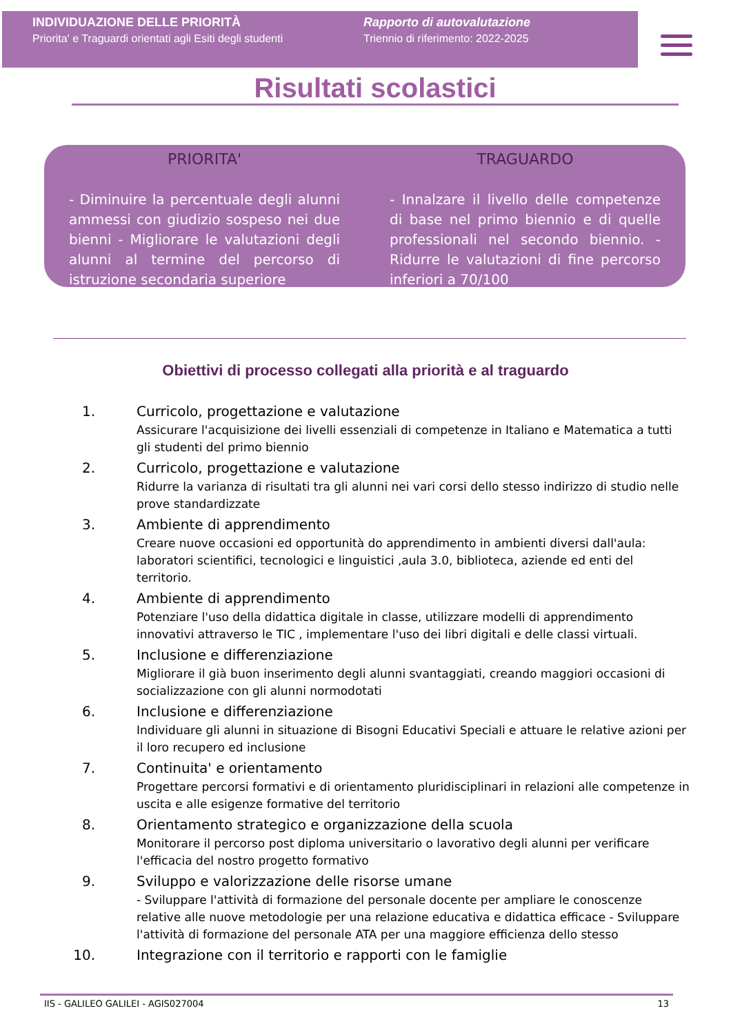INDIVIDUAZIONE DELLE PRIORITÀ
Priorita' e Traguardi orientati agli Esiti degli studenti
Rapporto di autovalutazione
Triennio di riferimento: 2022-2025
Risultati scolastici
PRIORITA'
- Diminuire la percentuale degli alunni ammessi con giudizio sospeso nei due bienni - Migliorare le valutazioni degli alunni al termine del percorso di istruzione secondaria superiore
TRAGUARDO
- Innalzare il livello delle competenze di base nel primo biennio e di quelle professionali nel secondo biennio. - Ridurre le valutazioni di fine percorso inferiori a 70/100
Obiettivi di processo collegati alla priorità e al traguardo
1. Curricolo, progettazione e valutazione
Assicurare l'acquisizione dei livelli essenziali di competenze in Italiano e Matematica a tutti gli studenti del primo biennio
2. Curricolo, progettazione e valutazione
Ridurre la varianza di risultati tra gli alunni nei vari corsi dello stesso indirizzo di studio nelle prove standardizzate
3. Ambiente di apprendimento
Creare nuove occasioni ed opportunità do apprendimento in ambienti diversi dall'aula: laboratori scientifici, tecnologici e linguistici ,aula 3.0, biblioteca, aziende ed enti del territorio.
4. Ambiente di apprendimento
Potenziare l'uso della didattica digitale in classe, utilizzare modelli di apprendimento innovativi attraverso le TIC , implementare l'uso dei libri digitali e delle classi virtuali.
5. Inclusione e differenziazione
Migliorare il già buon inserimento degli alunni svantaggiati, creando maggiori occasioni di socializzazione con gli alunni normodotati
6. Inclusione e differenziazione
Individuare gli alunni in situazione di Bisogni Educativi Speciali e attuare le relative azioni per il loro recupero ed inclusione
7. Continuita' e orientamento
Progettare percorsi formativi e di orientamento pluridisciplinari in relazioni alle competenze in uscita e alle esigenze formative del territorio
8. Orientamento strategico e organizzazione della scuola
Monitorare il percorso post diploma universitario o lavorativo degli alunni per verificare l'efficacia del nostro progetto formativo
9. Sviluppo e valorizzazione delle risorse umane
- Sviluppare l'attività di formazione del personale docente per ampliare le conoscenze relative alle nuove metodologie per una relazione educativa e didattica efficace - Sviluppare l'attività di formazione del personale ATA per una maggiore efficienza dello stesso
10. Integrazione con il territorio e rapporti con le famiglie
IIS - GALILEO GALILEI - AGIS027004 13